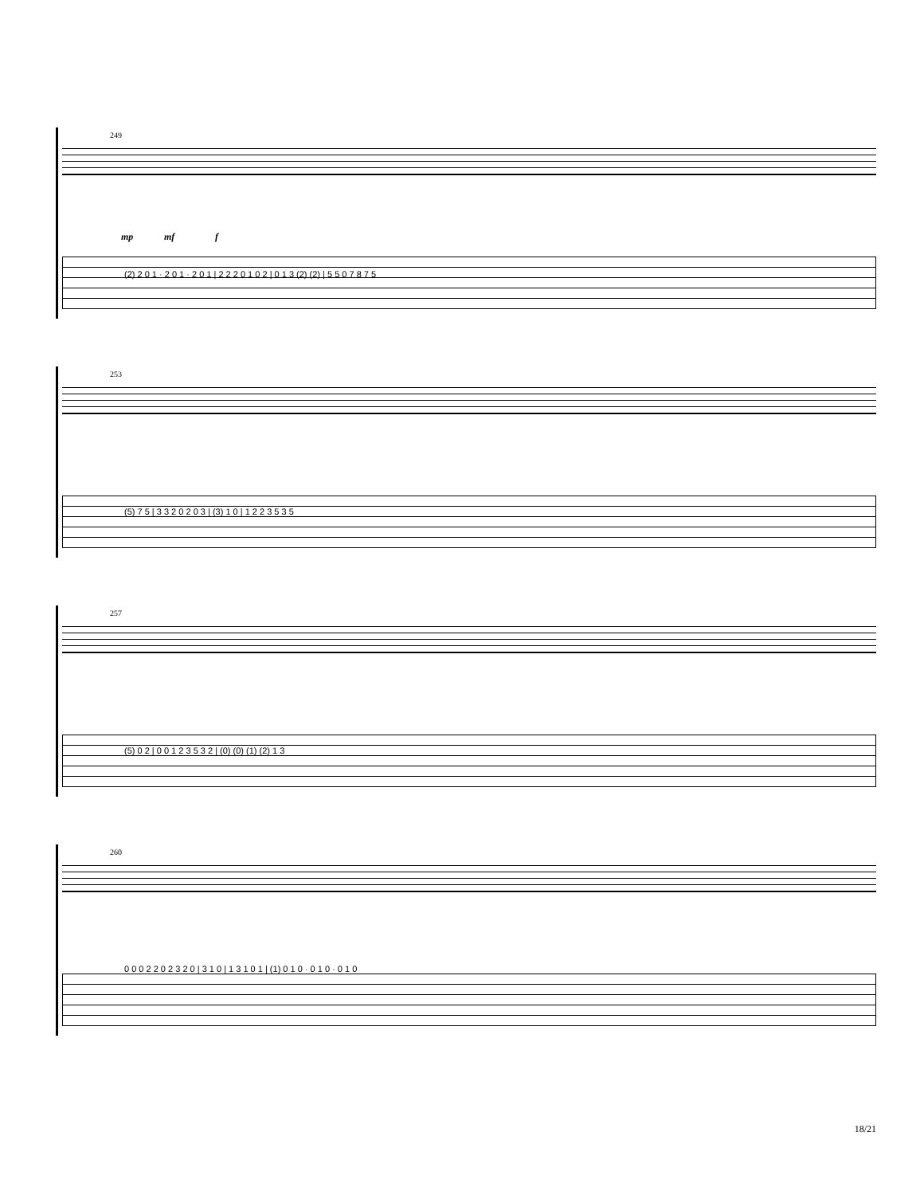249
mp mf f
(2) 2 0 1 · 2 0 1 · 2 0 1 | 2 2 2 0 1 0 2 | 0 1 3 (2) (2) | 5 5 0 7 8 7 5
253
(5) 7 5 | 3 3 2 0 2 0 3 | (3) 1 0 | 1 2 2 3 5 3 5
257
(5) 0 2 | 0 0 1 2 3 5 3 2 | (0) (0) (1) (2) 1 3
260
0 0 0 2 2 0 2 3 2 0 | 3 1 0 | 1 3 1 0 1 | (1) 0 1 0 · 0 1 0 · 0 1 0
18/21